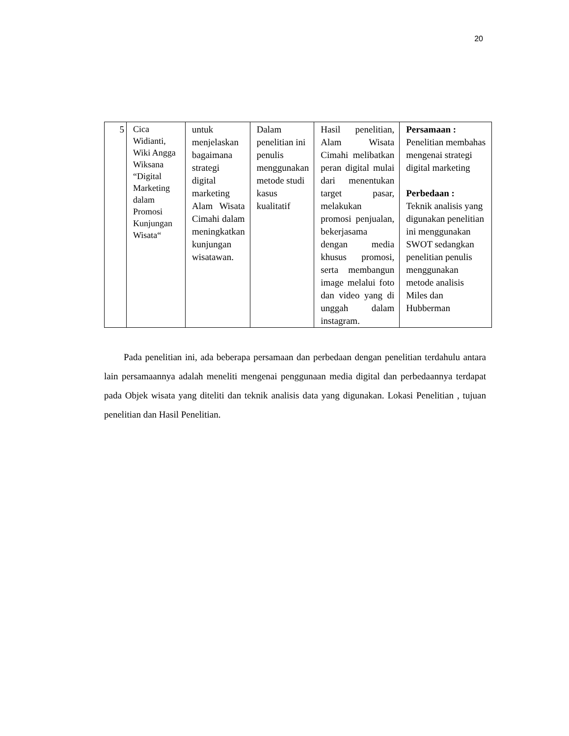20
| 5 | Cica Widianti, Wiki Angga Wiksana “Digital Marketing dalam Promosi Kunjungan Wisata“ | untuk menjelaskan bagaimana strategi digital marketing Alam Wisata Cimahi dalam meningkatkan kunjungan wisatawan. | Dalam penelitian ini penulis menggunakan metode studi kasus kualitatif | Hasil penelitian, Alam Wisata Cimahi melibatkan peran digital mulai dari menentukan target pasar, melakukan promosi penjualan, bekerjasama dengan media khusus promosi, serta membangun image melalui foto dan video yang di unggah dalam instagram. | Persamaan : Penelitian membahas mengenai strategi digital marketing Perbedaan : Teknik analisis yang digunakan penelitian ini menggunakan SWOT sedangkan penelitian penulis menggunakan metode analisis Miles dan Hubberman |
Pada penelitian ini, ada beberapa persamaan dan perbedaan dengan penelitian terdahulu antara lain persamaannya adalah meneliti mengenai penggunaan media digital dan perbedaannya terdapat pada Objek wisata yang diteliti dan teknik analisis data yang digunakan. Lokasi Penelitian , tujuan penelitian dan Hasil Penelitian.